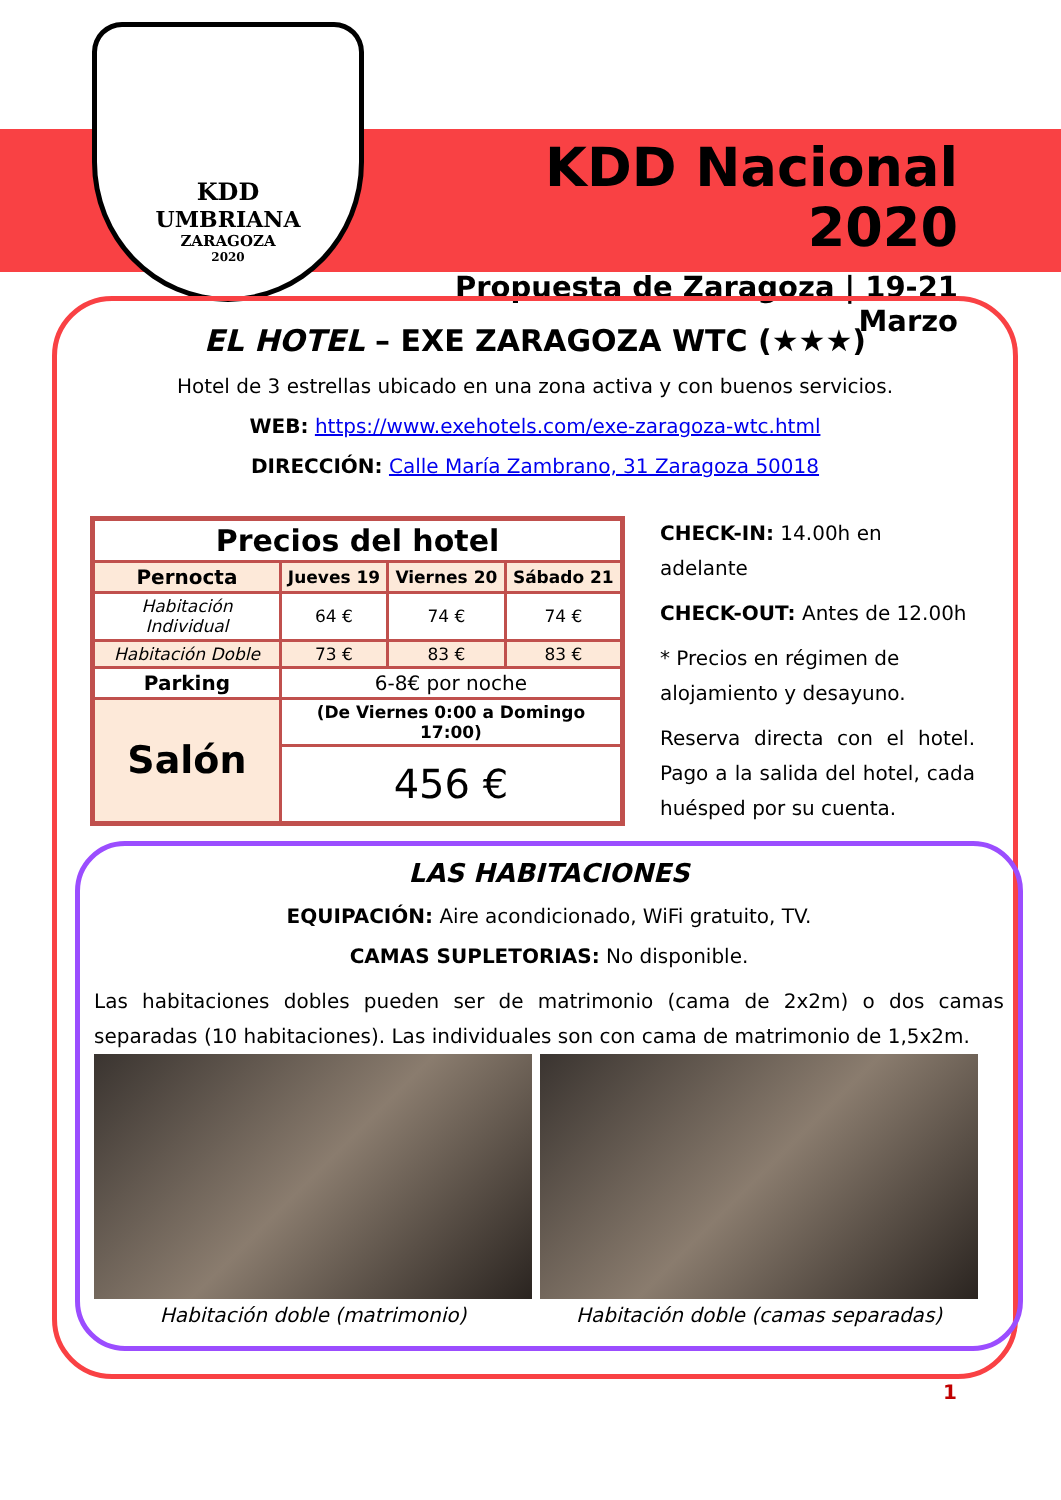KDD
UMBRIANA
ZARAGOZA
2020
KDD Nacional 2020
Propuesta de Zaragoza | 19-21 Marzo
EL HOTEL – EXE ZARAGOZA WTC (★★★)
Hotel de 3 estrellas ubicado en una zona activa y con buenos servicios.
WEB: https://www.exehotels.com/exe-zaragoza-wtc.html
DIRECCIÓN: Calle María Zambrano, 31 Zaragoza 50018
| Precios del hotel | | | |
| --- | --- | --- | --- |
| Pernocta | Jueves 19 | Viernes 20 | Sábado 21 |
| Habitación Individual | 64 € | 74 € | 74 € |
| Habitación Doble | 73 € | 83 € | 83 € |
| Parking | 6-8€ por noche | | |
| Salón | (De Viernes 0:00 a Domingo 17:00) | | |
| | 456 € | | |
CHECK-IN: 14.00h en adelante
CHECK-OUT: Antes de 12.00h
* Precios en régimen de alojamiento y desayuno.
Reserva directa con el hotel. Pago a la salida del hotel, cada huésped por su cuenta.
LAS HABITACIONES
EQUIPACIÓN: Aire acondicionado, WiFi gratuito, TV.
CAMAS SUPLETORIAS: No disponible.
Las habitaciones dobles pueden ser de matrimonio (cama de 2x2m) o dos camas separadas (10 habitaciones). Las individuales son con cama de matrimonio de 1,5x2m.
Habitación doble (matrimonio) Habitación doble (camas separadas)
1